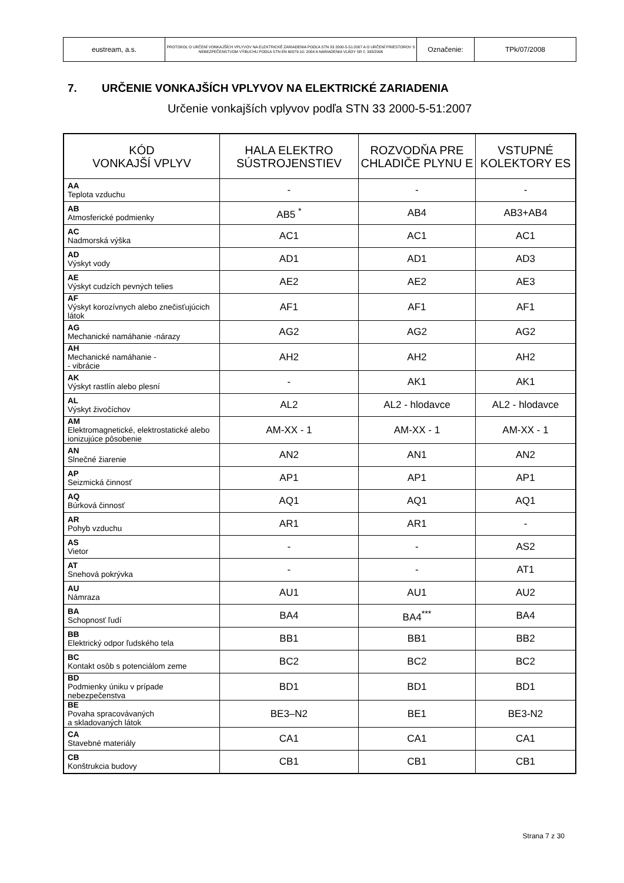| eustream, a.s. | PROTOKOL O URČENÍ VONKAJŠÍCH VPLYVOV NA ELEKTRICKÉ ZARIADENIA PODĽA STN 33 2000-5-51:2007 A O URČENÍ PRIESTOROV S NEBEZPEČENSTVOM VÝBUCHU PODĽA STN EN 60079-10: 2004 A NARIADENIA VLÁDY SR č. 393/2006 | Označenie: | TPk/07/2008 |
7. URČENIE VONKAJŠÍCH VPLYVOV NA ELEKTRICKÉ ZARIADENIA
Určenie vonkajších vplyvov podľa STN 33 2000-5-51:2007
| KÓD VONKAJŠÍ VPLYV | HALA ELEKTRO SÚSTROJENSTIEV | ROZVODŇA PRE CHLADIČE PLYNU E | VSTUPNÉ KOLEKTORY ES |
| --- | --- | --- | --- |
| AA Teplota vzduchu | - | - | - |
| AB Atmosferické podmienky | AB5 <sup>*</sup> | AB4 | AB3+AB4 |
| AC Nadmorská výška | AC1 | AC1 | AC1 |
| AD Výskyt vody | AD1 | AD1 | AD3 |
| AE Výskyt cudzích pevných telies | AE2 | AE2 | AE3 |
| AF Výskyt korozívnych alebo znečisťujúcich látok | AF1 | AF1 | AF1 |
| AG Mechanické namáhanie -nárazy | AG2 | AG2 | AG2 |
| AH Mechanické namáhanie - - vibrácie | AH2 | AH2 | AH2 |
| AK Výskyt rastlín alebo plesní | - | AK1 | AK1 |
| AL Výskyt živočíchov | AL2 | AL2 - hlodavce | AL2 - hlodavce |
| AM Elektromagnetické, elektrostatické alebo ionizujúce pôsobenie | AM-XX - 1 | AM-XX - 1 | AM-XX - 1 |
| AN Slnečné žiarenie | AN2 | AN1 | AN2 |
| AP Seizmická činnosť | AP1 | AP1 | AP1 |
| AQ Búrková činnosť | AQ1 | AQ1 | AQ1 |
| AR Pohyb vzduchu | AR1 | AR1 | - |
| AS Vietor | - | - | AS2 |
| AT Snehová pokrývka | - | - | AT1 |
| AU Námraza | AU1 | AU1 | AU2 |
| BA Schopnosť ľudí | BA4 | BA4<sup>***</sup> | BA4 |
| BB Elektrický odpor ľudského tela | BB1 | BB1 | BB2 |
| BC Kontakt osôb s potenciálom zeme | BC2 | BC2 | BC2 |
| BD Podmienky úniku v prípade nebezpečenstva | BD1 | BD1 | BD1 |
| BE Povaha spracovávaných a skladovaných látok | BE3–N2 | BE1 | BE3-N2 |
| CA Stavebné materiály | CA1 | CA1 | CA1 |
| CB Konštrukcia budovy | CB1 | CB1 | CB1 |
Strana 7 z 30